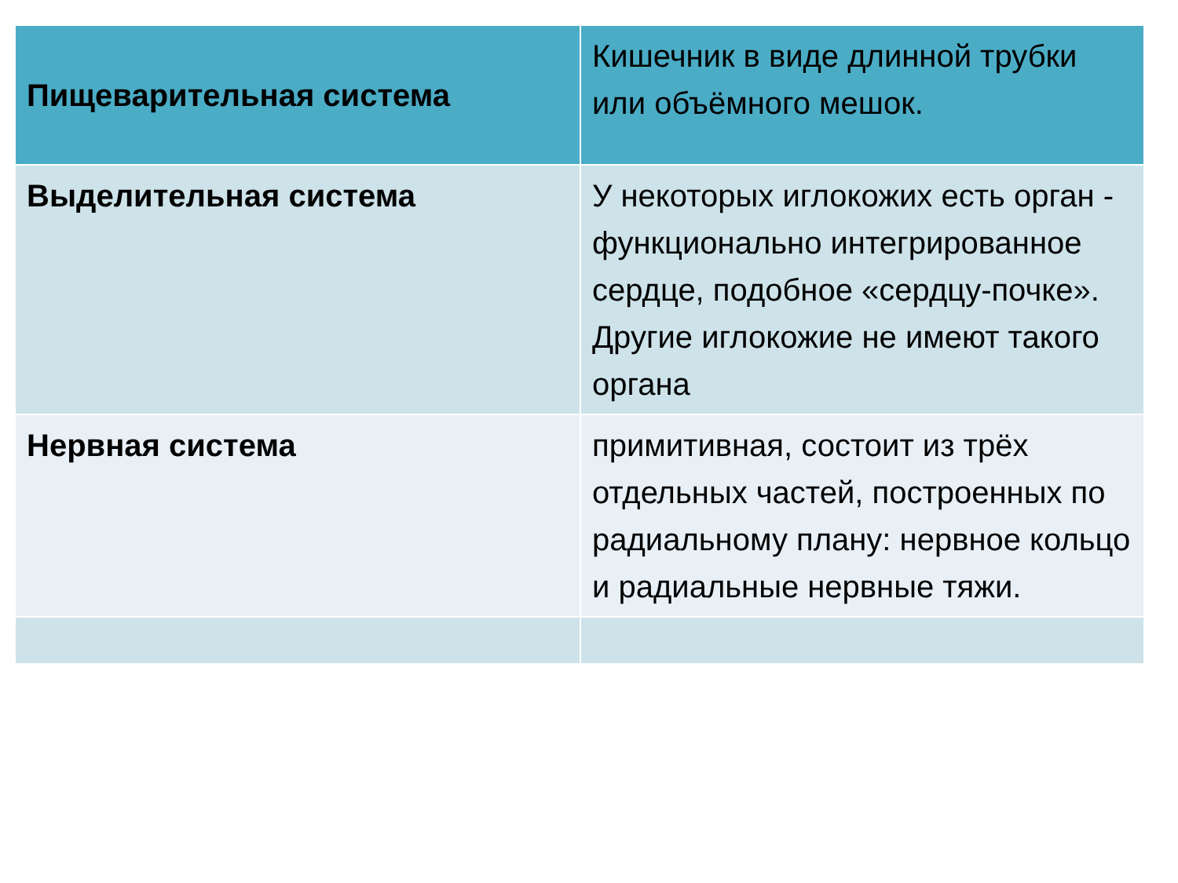| Пищеварительная система | Кишечник в виде длинной трубки или объёмного мешок. |
| Выделительная система | У некоторых иглокожих есть орган - функционально интегрированное сердце, подобное «сердцу-почке». Другие иглокожие не имеют такого органа |
| Нервная система | примитивная, состоит из трёх отдельных частей, построенных по радиальному плану: нервное кольцо и радиальные нервные тяжи. |